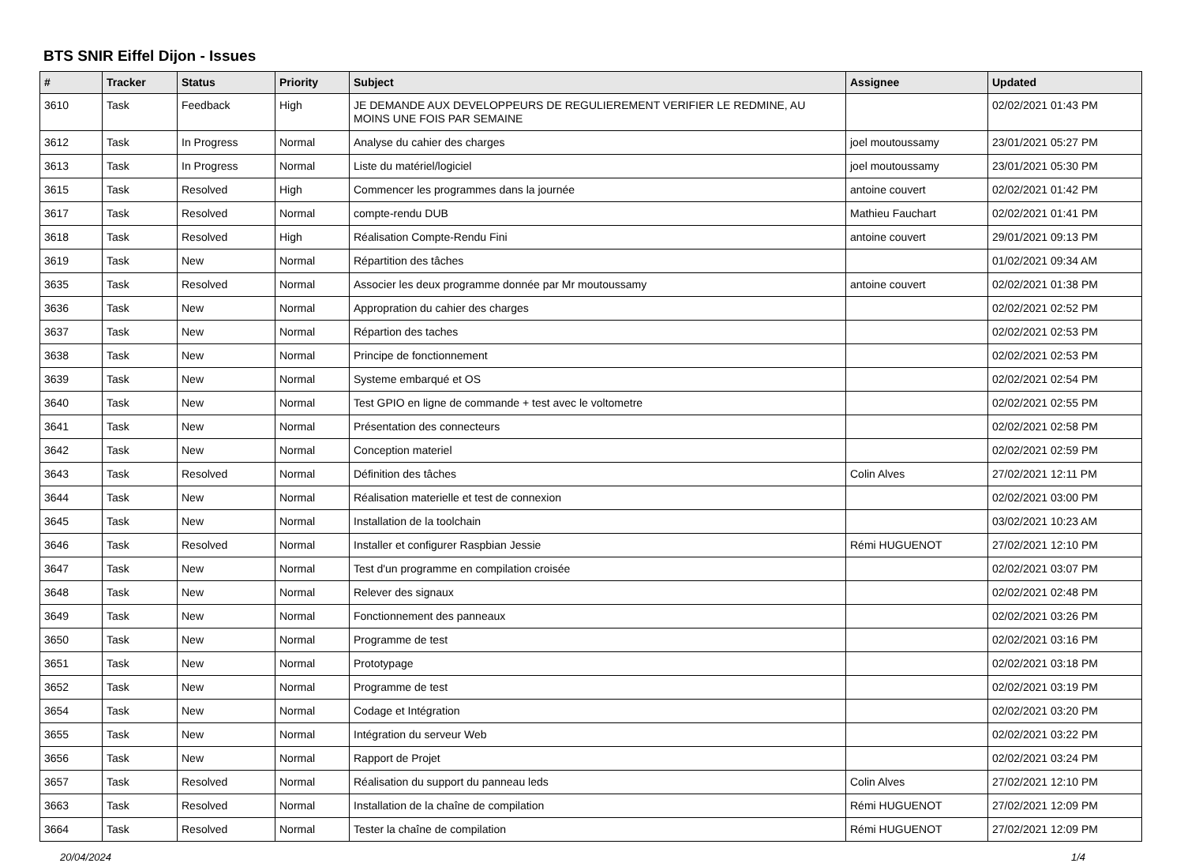BTS SNIR Eiffel Dijon - Issues
| # | Tracker | Status | Priority | Subject | Assignee | Updated |
| --- | --- | --- | --- | --- | --- | --- |
| 3610 | Task | Feedback | High | JE DEMANDE AUX DEVELOPPEURS DE REGULIEREMENT VERIFIER LE REDMINE, AU MOINS UNE FOIS PAR SEMAINE | | 02/02/2021 01:43 PM |
| 3612 | Task | In Progress | Normal | Analyse du cahier des charges | joel moutoussamy | 23/01/2021 05:27 PM |
| 3613 | Task | In Progress | Normal | Liste du matériel/logiciel | joel moutoussamy | 23/01/2021 05:30 PM |
| 3615 | Task | Resolved | High | Commencer les programmes dans la journée | antoine couvert | 02/02/2021 01:42 PM |
| 3617 | Task | Resolved | Normal | compte-rendu DUB | Mathieu Fauchart | 02/02/2021 01:41 PM |
| 3618 | Task | Resolved | High | Réalisation Compte-Rendu Fini | antoine couvert | 29/01/2021 09:13 PM |
| 3619 | Task | New | Normal | Répartition des tâches | | 01/02/2021 09:34 AM |
| 3635 | Task | Resolved | Normal | Associer les deux programme donnée par Mr moutoussamy | antoine couvert | 02/02/2021 01:38 PM |
| 3636 | Task | New | Normal | Appropration du cahier des charges | | 02/02/2021 02:52 PM |
| 3637 | Task | New | Normal | Répartion des taches | | 02/02/2021 02:53 PM |
| 3638 | Task | New | Normal | Principe de fonctionnement | | 02/02/2021 02:53 PM |
| 3639 | Task | New | Normal | Systeme embarqué et OS | | 02/02/2021 02:54 PM |
| 3640 | Task | New | Normal | Test GPIO en ligne de commande + test avec le voltometre | | 02/02/2021 02:55 PM |
| 3641 | Task | New | Normal | Présentation des connecteurs | | 02/02/2021 02:58 PM |
| 3642 | Task | New | Normal | Conception materiel | | 02/02/2021 02:59 PM |
| 3643 | Task | Resolved | Normal | Définition des tâches | Colin Alves | 27/02/2021 12:11 PM |
| 3644 | Task | New | Normal | Réalisation materielle et test de connexion | | 02/02/2021 03:00 PM |
| 3645 | Task | New | Normal | Installation de la toolchain | | 03/02/2021 10:23 AM |
| 3646 | Task | Resolved | Normal | Installer et configurer Raspbian Jessie | Rémi HUGUENOT | 27/02/2021 12:10 PM |
| 3647 | Task | New | Normal | Test d'un programme en compilation croisée | | 02/02/2021 03:07 PM |
| 3648 | Task | New | Normal | Relever des signaux | | 02/02/2021 02:48 PM |
| 3649 | Task | New | Normal | Fonctionnement des panneaux | | 02/02/2021 03:26 PM |
| 3650 | Task | New | Normal | Programme de test | | 02/02/2021 03:16 PM |
| 3651 | Task | New | Normal | Prototypage | | 02/02/2021 03:18 PM |
| 3652 | Task | New | Normal | Programme de test | | 02/02/2021 03:19 PM |
| 3654 | Task | New | Normal | Codage et Intégration | | 02/02/2021 03:20 PM |
| 3655 | Task | New | Normal | Intégration du serveur Web | | 02/02/2021 03:22 PM |
| 3656 | Task | New | Normal | Rapport de Projet | | 02/02/2021 03:24 PM |
| 3657 | Task | Resolved | Normal | Réalisation du support du panneau leds | Colin Alves | 27/02/2021 12:10 PM |
| 3663 | Task | Resolved | Normal | Installation de la chaîne de compilation | Rémi HUGUENOT | 27/02/2021 12:09 PM |
| 3664 | Task | Resolved | Normal | Tester la chaîne de compilation | Rémi HUGUENOT | 27/02/2021 12:09 PM |
20/04/2024 1/4